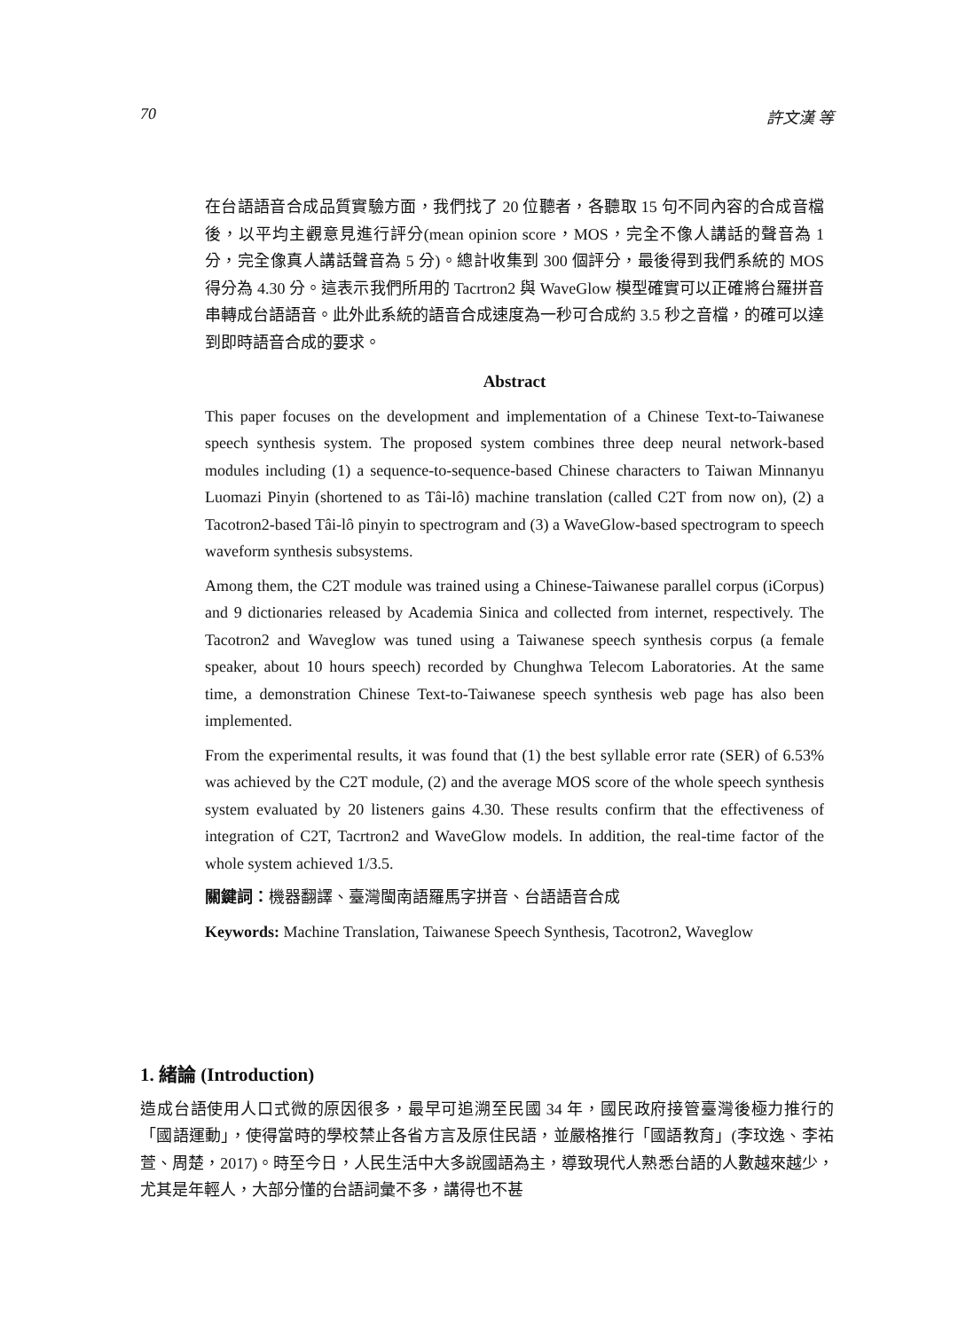70 許文漢 等
在台語語音合成品質實驗方面，我們找了 20 位聽者，各聽取 15 句不同內容的合成音檔後，以平均主觀意見進行評分(mean opinion score，MOS，完全不像人講話的聲音為 1 分，完全像真人講話聲音為 5 分)。總計收集到 300 個評分，最後得到我們系統的 MOS 得分為 4.30 分。這表示我們所用的 Tacrtron2 與 WaveGlow 模型確實可以正確將台羅拼音串轉成台語語音。此外此系統的語音合成速度為一秒可合成約 3.5 秒之音檔，的確可以達到即時語音合成的要求。
Abstract
This paper focuses on the development and implementation of a Chinese Text-to-Taiwanese speech synthesis system. The proposed system combines three deep neural network-based modules including (1) a sequence-to-sequence-based Chinese characters to Taiwan Minnanyu Luomazi Pinyin (shortened to as Tâi-lô) machine translation (called C2T from now on), (2) a Tacotron2-based Tâi-lô pinyin to spectrogram and (3) a WaveGlow-based spectrogram to speech waveform synthesis subsystems.
Among them, the C2T module was trained using a Chinese-Taiwanese parallel corpus (iCorpus) and 9 dictionaries released by Academia Sinica and collected from internet, respectively. The Tacotron2 and Waveglow was tuned using a Taiwanese speech synthesis corpus (a female speaker, about 10 hours speech) recorded by Chunghwa Telecom Laboratories. At the same time, a demonstration Chinese Text-to-Taiwanese speech synthesis web page has also been implemented.
From the experimental results, it was found that (1) the best syllable error rate (SER) of 6.53% was achieved by the C2T module, (2) and the average MOS score of the whole speech synthesis system evaluated by 20 listeners gains 4.30. These results confirm that the effectiveness of integration of C2T, Tacrtron2 and WaveGlow models. In addition, the real-time factor of the whole system achieved 1/3.5.
關鍵詞：機器翻譯、臺灣閩南語羅馬字拼音、台語語音合成
Keywords: Machine Translation, Taiwanese Speech Synthesis, Tacotron2, Waveglow
1. 緒論 (Introduction)
造成台語使用人口式微的原因很多，最早可追溯至民國 34 年，國民政府接管臺灣後極力推行的「國語運動」，使得當時的學校禁止各省方言及原住民語，並嚴格推行「國語教育」(李玟逸、李祐萱、周楚，2017)。時至今日，人民生活中大多說國語為主，導致現代人熟悉台語的人數越來越少，尤其是年輕人，大部分懂的台語詞彙不多，講得也不甚